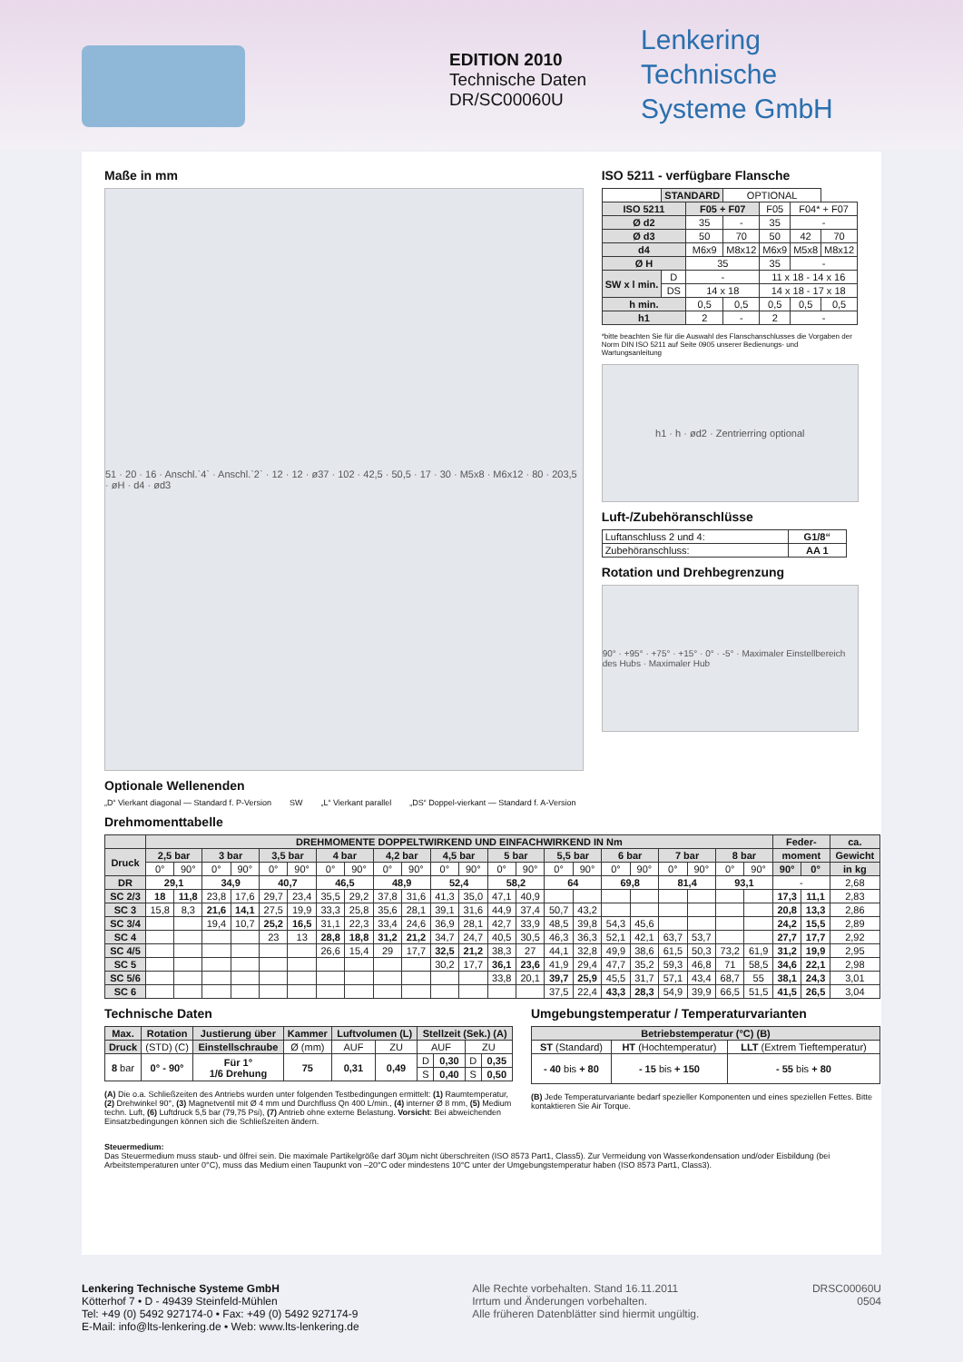EDITION 2010
Technische Daten
DR/SC00060U
Lenkering
Technische
Systeme GmbH
Maße in mm
51 · 20 · 16 · Anschl.`4` · Anschl.`2` · 12 · 12 · ø37 · 102 · 42,5 · 50,5 · 17 · 30 · M5x8 · M6x12 · 80 · 203,5 · øH · d4 · ød3
Optionale Wellenenden
„D“ Vierkant diagonal — Standard f. P-Version SW „L“ Vierkant parallel „DS“ Doppel-vierkant — Standard f. A-Version
ISO 5211 - verfügbare Flansche
| | STANDARD | | OPTIONAL | | | |
| ISO 5211 | | F05 + F07 | | F05 | F04* + F07 | |
| Ø d2 | | 35 | - | 35 | - | |
| Ø d3 | | 50 | 70 | 50 | 42 | 70 |
| d4 | | M6x9 | M8x12 | M6x9 | M5x8 | M8x12 |
| Ø H | | 35 | | 35 | - | |
| SW x l min. | D | - | | 11 x 18 - 14 x 16 | | |
| | DS | 14 x 18 | | 14 x 18 - 17 x 18 | | |
| h min. | | 0,5 | 0,5 | 0,5 | 0,5 | 0,5 |
| h1 | | 2 | - | 2 | - | |
*bitte beachten Sie für die Auswahl des Flanschanschlusses die Vorgaben der Norm DIN ISO 5211 auf Seite 0905 unserer Bedienungs- und Wartungsanleitung
h1 · h · ød2 · Zentrierring optional
Luft-/Zubehöranschlüsse
| Luftanschluss 2 und 4: | G1/8“ |
| Zubehöranschluss: | AA 1 |
Rotation und Drehbegrenzung
90° · +95° · +75° · +15° · 0° · -5° · Maximaler Einstellbereich des Hubs · Maximaler Hub
Drehmomenttabelle
| | DREHMOMENTE DOPPELTWIRKEND UND EINFACHWIRKEND IN Nm | | | | | | | | | | | | | | | | | | | | | | Feder- | | ca. |
| --- | --- | --- | --- | --- | --- | --- | --- | --- | --- | --- | --- | --- | --- | --- | --- | --- | --- | --- | --- | --- | --- | --- | --- | --- | --- |
| Druck | 2,5 bar | | 3 bar | | 3,5 bar | | 4 bar | | 4,2 bar | | 4,5 bar | | 5 bar | | 5,5 bar | | 6 bar | | 7 bar | | 8 bar | | moment | | Gewicht |
| | 0° | 90° | 0° | 90° | 0° | 90° | 0° | 90° | 0° | 90° | 0° | 90° | 0° | 90° | 0° | 90° | 0° | 90° | 0° | 90° | 0° | 90° | 90° | 0° | in kg |
| DR | 29,1 | | 34,9 | | 40,7 | | 46,5 | | 48,9 | | 52,4 | | 58,2 | | 64 | | 69,8 | | 81,4 | | 93,1 | | - | | 2,68 |
| SC 2/3 | 18 | 11,8 | 23,8 | 17,6 | 29,7 | 23,4 | 35,5 | 29,2 | 37,8 | 31,6 | 41,3 | 35,0 | 47,1 | 40,9 | | | | | | | | | 17,3 | 11,1 | 2,83 |
| SC 3 | 15,8 | 8,3 | 21,6 | 14,1 | 27,5 | 19,9 | 33,3 | 25,8 | 35,6 | 28,1 | 39,1 | 31,6 | 44,9 | 37,4 | 50,7 | 43,2 | | | | | | | 20,8 | 13,3 | 2,86 |
| SC 3/4 | | | 19,4 | 10,7 | 25,2 | 16,5 | 31,1 | 22,3 | 33,4 | 24,6 | 36,9 | 28,1 | 42,7 | 33,9 | 48,5 | 39,8 | 54,3 | 45,6 | | | | | 24,2 | 15,5 | 2,89 |
| SC 4 | | | | | 23 | 13 | 28,8 | 18,8 | 31,2 | 21,2 | 34,7 | 24,7 | 40,5 | 30,5 | 46,3 | 36,3 | 52,1 | 42,1 | 63,7 | 53,7 | | | 27,7 | 17,7 | 2,92 |
| SC 4/5 | | | | | | | 26,6 | 15,4 | 29 | 17,7 | 32,5 | 21,2 | 38,3 | 27 | 44,1 | 32,8 | 49,9 | 38,6 | 61,5 | 50,3 | 73,2 | 61,9 | 31,2 | 19,9 | 2,95 |
| SC 5 | | | | | | | | | | | 30,2 | 17,7 | 36,1 | 23,6 | 41,9 | 29,4 | 47,7 | 35,2 | 59,3 | 46,8 | 71 | 58,5 | 34,6 | 22,1 | 2,98 |
| SC 5/6 | | | | | | | | | | | | | 33,8 | 20,1 | 39,7 | 25,9 | 45,5 | 31,7 | 57,1 | 43,4 | 68,7 | 55 | 38,1 | 24,3 | 3,01 |
| SC 6 | | | | | | | | | | | | | | | 37,5 | 22,4 | 43,3 | 28,3 | 54,9 | 39,9 | 66,5 | 51,5 | 41,5 | 26,5 | 3,04 |
Technische Daten
| Max. | Rotation | Justierung über | Kammer | Luftvolumen (L) | | Stellzeit (Sek.) (A) | | | |
| --- | --- | --- | --- | --- | --- | --- | --- | --- | --- |
| Druck | (STD) (C) | Einstellschraube | Ø (mm) | AUF | ZU | AUF | | ZU | |
| 8 bar | 0° - 90° | Für 1° 1/6 Drehung | 75 | 0,31 | 0,49 | D | 0,30 | D | 0,35 |
| | | | | | | S | 0,40 | S | 0,50 |
(A) Die o.a. Schließzeiten des Antriebs wurden unter folgenden Testbedingungen ermittelt: (1) Raumtemperatur, (2) Drehwinkel 90°, (3) Magnetventil mit Ø 4 mm und Durchfluss Qn 400 L/min., (4) interner Ø 8 mm, (5) Medium techn. Luft, (6) Luftdruck 5,5 bar (79,75 Psi), (7) Antrieb ohne externe Belastung. Vorsicht: Bei abweichenden Einsatzbedingungen können sich die Schließzeiten ändern.
Umgebungstemperatur / Temperaturvarianten
| Betriebstemperatur (°C) (B) | | |
| --- | --- | --- |
| ST (Standard) | HT (Hochtemperatur) | LLT (Extrem Tieftemperatur) |
| - 40 bis + 80 | - 15 bis + 150 | - 55 bis + 80 |
(B) Jede Temperaturvariante bedarf spezieller Komponenten und eines speziellen Fettes. Bitte kontaktieren Sie Air Torque.
Steuermedium:
Das Steuermedium muss staub- und ölfrei sein. Die maximale Partikelgröße darf 30µm nicht überschreiten (ISO 8573 Part1, Class5). Zur Vermeidung von Wasserkondensation und/oder Eisbildung (bei Arbeitstemperaturen unter 0°C), muss das Medium einen Taupunkt von –20°C oder mindestens 10°C unter der Umgebungstemperatur haben (ISO 8573 Part1, Class3).
Lenkering Technische Systeme GmbH
Kötterhof 7 • D - 49439 Steinfeld-Mühlen
Tel: +49 (0) 5492 927174-0 • Fax: +49 (0) 5492 927174-9
E-Mail: info@lts-lenkering.de • Web: www.lts-lenkering.de
Alle Rechte vorbehalten. Stand 16.11.2011
Irrtum und Änderungen vorbehalten.
Alle früheren Datenblätter sind hiermit ungültig.
DRSC00060U
0504